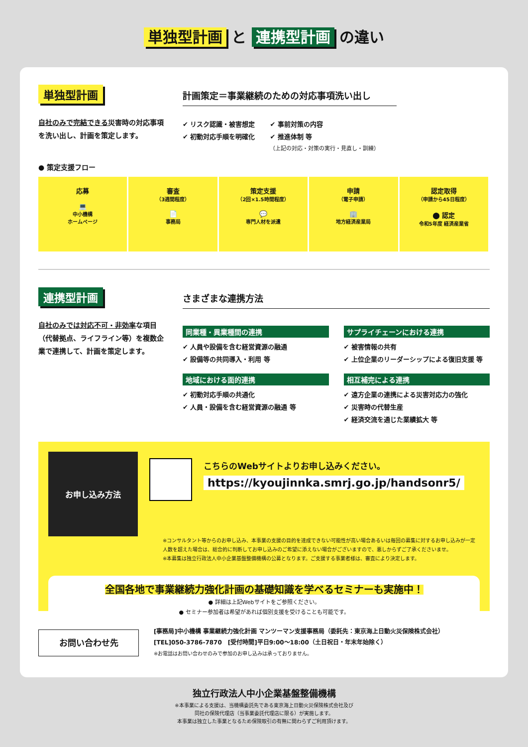単独型計画 と 連携型計画 の違い
単独型計画
自社のみで完結できる災害時の対応事項を洗い出し、計画を策定します。
計画策定＝事業継続のための対応事項洗い出し
✔ リスク認識・被害想定
✔ 初動対応手順を明確化
✔ 事前対策の内容
✔ 推進体制 等
（上記の対応・対策の実行・見直し・訓練）
● 策定支援フロー
応募
💻
中小機構
ホームページ
審査
（3週間程度）
📄
事務局
策定支援
（2回×1.5時間程度）
💬
専門人材を派遣
申請
（電子申請）
🏢
地方経済産業局
認定取得
（申請から45日程度）
⬤ 認定
令和5年度 経済産業省
連携型計画
自社のみでは対応不可・非効率な項目（代替拠点、ライフライン等）を複数企業で連携して、計画を策定します。
さまざまな連携方法
同業種・異業種間の連携
✔ 人員や設備を含む経営資源の融通
✔ 設備等の共同導入・利用 等
サプライチェーンにおける連携
✔ 被害情報の共有
✔ 上位企業のリーダーシップによる復旧支援 等
地域における面的連携
✔ 初動対応手順の共通化
✔ 人員・設備を含む経営資源の融通 等
相互補完による連携
✔ 遠方企業の連携による災害対応力の強化
✔ 災害時の代替生産
✔ 経済交流を通じた業績拡大 等
お申し込み方法
こちらのWebサイトよりお申し込みください。
https://kyoujinnka.smrj.go.jp/handsonr5/
※コンサルタント等からのお申し込み、本事業の支援の目的を達成できない可能性が高い場合あるいは毎回の募集に対するお申し込みが一定人数を超えた場合は、総合的に判断してお申し込みのご希望に添えない場合がございますので、悪しからずご了承くださいませ。
※本募集は独立行政法人中小企業基盤整備機構の公募となります。ご支援する事業者様は、審査により決定します。
全国各地で事業継続力強化計画の基礎知識を学べるセミナーも実施中！
● 詳細は上記Webサイトをご参照ください。
● セミナー参加者は希望があれば個別支援を受けることも可能です。
お問い合わせ先
[事務局]中小機構 事業継続力強化計画 マンツーマン支援事務局（委託先：東京海上日動火災保険株式会社）
[TEL]050-3786-7870　[受付時間]平日9:00〜18:00（土日祝日・年末年始除く）
※お電話はお問い合わせのみで参加のお申し込みは承っておりません。
独立行政法人中小企業基盤整備機構
※本事業による支援は、当機構委託先である東京海上日動火災保険株式会社及び
同社の保険代理店（当事業委託代理店に限る）が実施します。
本事業は独立した事業となるため保険取引の有無に関わらずご利用頂けます。